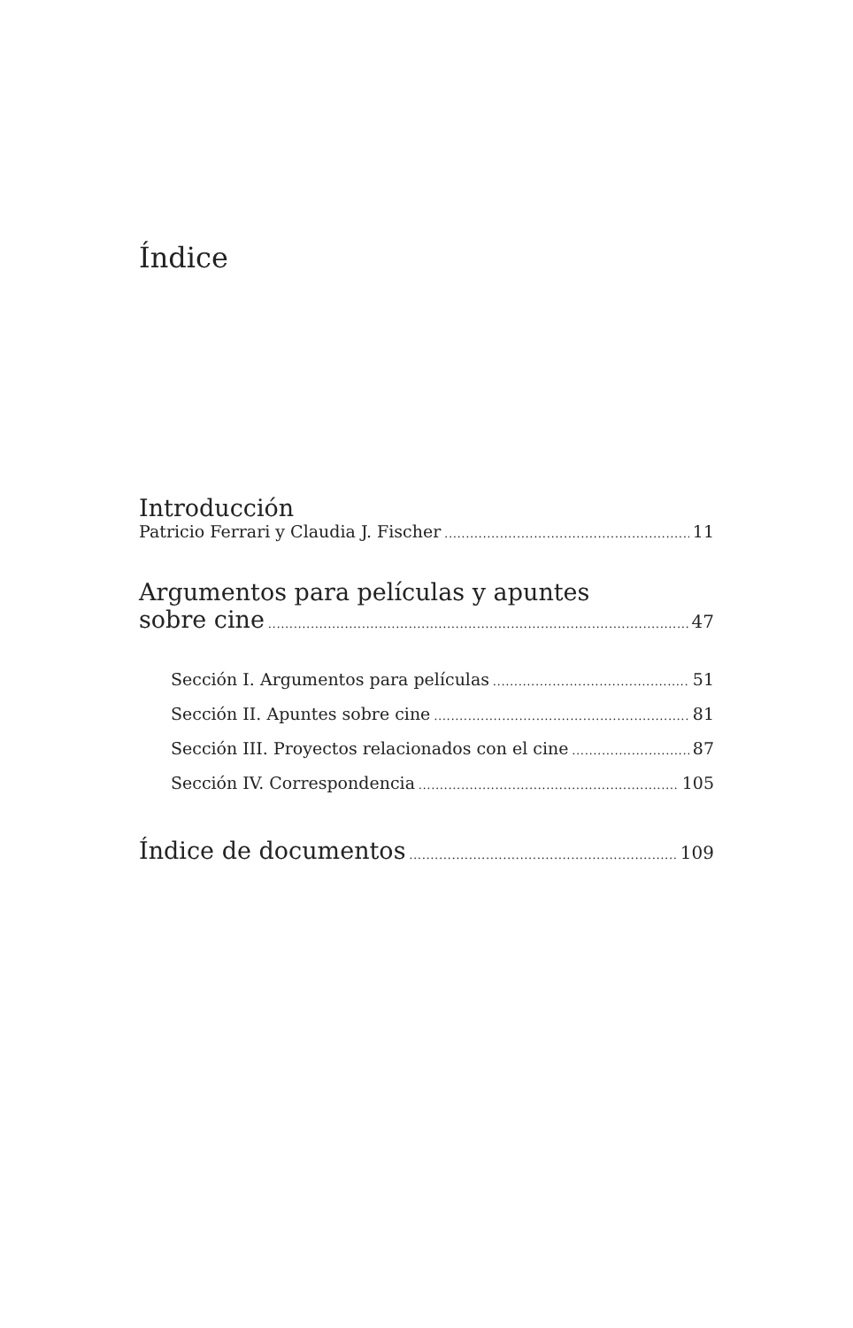Índice
Introducción
Patricio Ferrari y Claudia J. Fischer 11
Argumentos para películas y apuntes
sobre cine 47
Sección I. Argumentos para películas 51
Sección II. Apuntes sobre cine 81
Sección III. Proyectos relacionados con el cine 87
Sección IV. Correspondencia 105
Índice de documentos 109